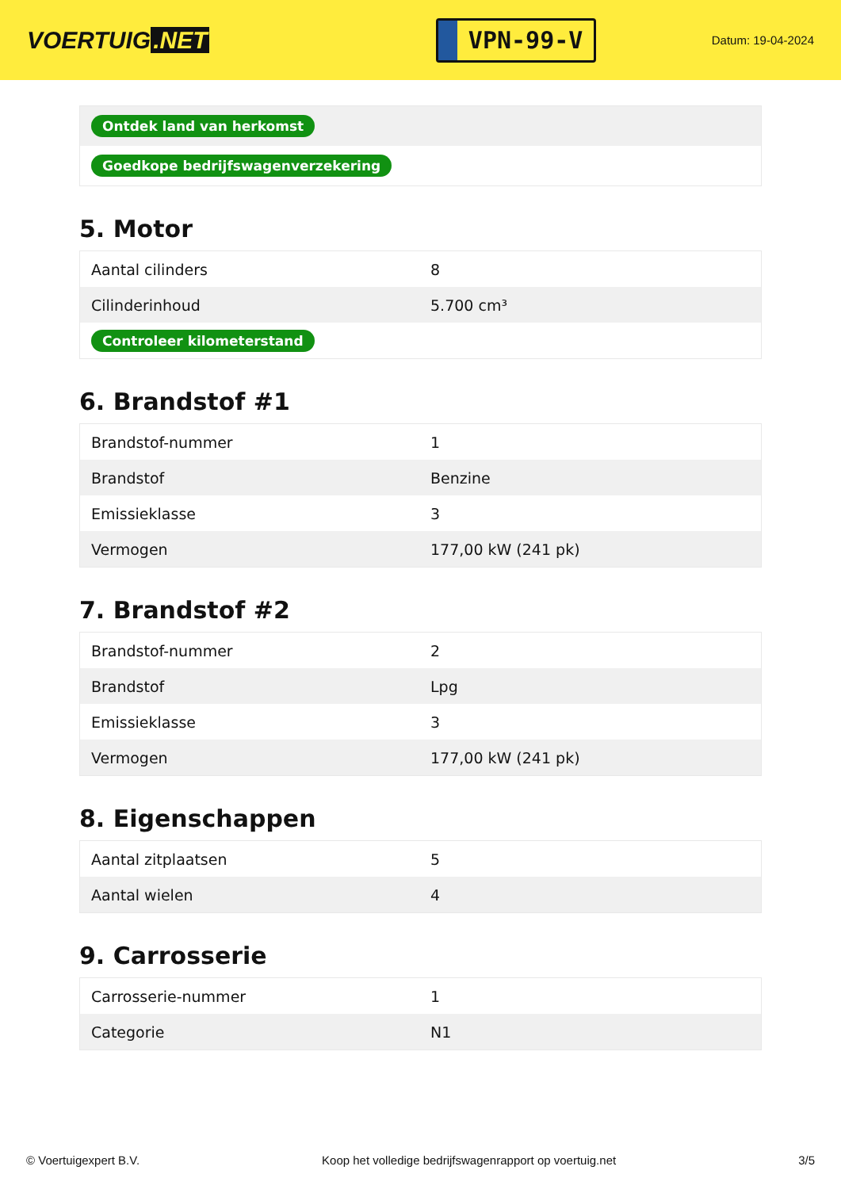VOERTUIG.NET
VPN-99-V
Datum: 19-04-2024
| Ontdek land van herkomst |
| Goedkope bedrijfswagenverzekering |
5. Motor
| Aantal cilinders | 8 |
| Cilinderinhoud | 5.700 cm³ |
| Controleer kilometerstand | |
6. Brandstof #1
| Brandstof-nummer | 1 |
| Brandstof | Benzine |
| Emissieklasse | 3 |
| Vermogen | 177,00 kW (241 pk) |
7. Brandstof #2
| Brandstof-nummer | 2 |
| Brandstof | Lpg |
| Emissieklasse | 3 |
| Vermogen | 177,00 kW (241 pk) |
8. Eigenschappen
| Aantal zitplaatsen | 5 |
| Aantal wielen | 4 |
9. Carrosserie
| Carrosserie-nummer | 1 |
| Categorie | N1 |
© Voertuigexpert B.V. Koop het volledige bedrijfswagenrapport op voertuig.net 3/5